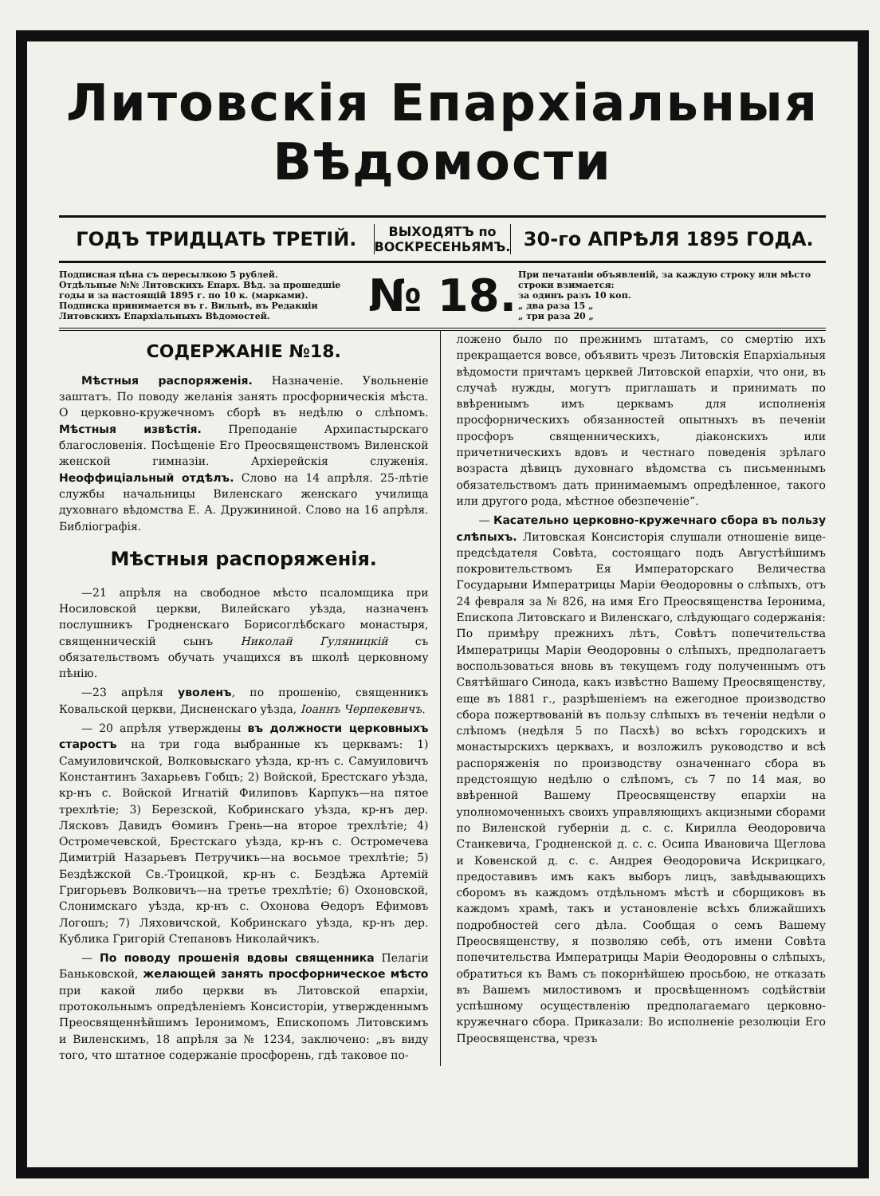Литовскія Епархіальныя Вѣдомости
ГОДЪ ТРИДЦАТЬ ТРЕТІЙ.
ВЫХОДЯТЪ по ВОСКРЕСЕНЬЯМЪ.
30-го АПРѢЛЯ 1895 ГОДА.
Подписная цѣна съ пересылкою 5 рублей.
Отдѣльные №№ Литовскихъ Епарх. Вѣд. за прошедшіе годы и за настоящій 1895 г. по 10 к. (марками).
Подписка принимается въ г. Вильнѣ, въ Редакціи Литовскихъ Епархіальныхъ Вѣдомостей.
№ 18.
При печатаніи объявленій, за каждую строку или мѣсто строки взимается:
за одинъ разъ 10 коп.
„ два раза 15 „
„ три раза 20 „
СОДЕРЖАНІЕ №18.
Мѣстныя распоряженія. Назначеніе. Увольненіе заштатъ. По поводу желанія занять просфорническія мѣста. О церковно-кружечномъ сборѣ въ недѣлю о слѣпомъ. Мѣстныя извѣстія. Преподаніе Архипастырскаго благословенія. Посѣщеніе Его Преосвященствомъ Виленской женской гимназіи. Архіерейскія служенія. Неоффиціальный отдѣлъ. Слово на 14 апрѣля. 25-лѣтіе службы начальницы Виленскаго женскаго училища духовнаго вѣдомства Е. А. Дружининой. Слово на 16 апрѣля. Библіографія.
Мѣстныя распоряженія.
—21 апрѣля на свободное мѣсто псаломщика при Носиловской церкви, Вилейскаго уѣзда, назначенъ послушникъ Гродненскаго Борисоглѣбскаго монастыря, священническій сынъ Николай Гуляницкій съ обязательствомъ обучать учащихся въ школѣ церковному пѣнію.
—23 апрѣля уволенъ, по прошенію, священникъ Ковальской церкви, Дисненскаго уѣзда, Іоаннъ Черпекевичъ.
— 20 апрѣля утверждены въ должности церковныхъ старостъ на три года выбранные къ церквамъ: 1) Самуиловичской, Волковыскаго уѣзда, кр-нъ с. Самуиловичъ Константинъ Захарьевъ Гобцъ; 2) Войской, Брестскаго уѣзда, кр-нъ с. Войской Игнатій Филиповъ Карпукъ—на пятое трехлѣтіе; 3) Березской, Кобринскаго уѣзда, кр-нъ дер. Лясковъ Давидъ Ѳоминъ Грень—на второе трехлѣтіе; 4) Остромечевской, Брестскаго уѣзда, кр-нъ с. Остромечева Димитрій Назарьевъ Петручикъ—на восьмое трехлѣтіе; 5) Бездѣжской Св.-Троицкой, кр-нъ с. Бездѣжа Артемій Григорьевъ Волковичъ—на третье трехлѣтіе; 6) Охоновской, Слонимскаго уѣзда, кр-нъ с. Охонова Ѳедоръ Ефимовъ Логошъ; 7) Ляховичской, Кобринскаго уѣзда, кр-нъ дер. Кублика Григорій Степановъ Николайчикъ.
— По поводу прошенія вдовы священника Пелагіи Баньковской, желающей занять просфорническое мѣсто при какой либо церкви въ Литовской епархіи, протокольнымъ опредѣленіемъ Консисторіи, утвержденнымъ Преосвященнѣйшимъ Іеронимомъ, Епископомъ Литовскимъ и Виленскимъ, 18 апрѣля за № 1234, заключено: „въ виду того, что штатное содержаніе просфорень, гдѣ таковое по-
ложено было по прежнимъ штатамъ, со смертію ихъ прекращается вовсе, объявить чрезъ Литовскія Епархіальныя вѣдомости причтамъ церквей Литовской епархіи, что они, въ случаѣ нужды, могутъ приглашать и принимать по ввѣреннымъ имъ церквамъ для исполненія просфорническихъ обязанностей опытныхъ въ печеніи просфоръ священническихъ, діаконскихъ или причетническихъ вдовъ и честнаго поведенія зрѣлаго возраста дѣвицъ духовнаго вѣдомства съ письменнымъ обязательствомъ дать принимаемымъ опредѣленное, такого или другого рода, мѣстное обезпеченіе“.
— Касательно церковно-кружечнаго сбора въ пользу слѣпыхъ. Литовская Консисторія слушали отношеніе вице-предсѣдателя Совѣта, состоящаго подъ Августѣйшимъ покровительствомъ Ея Императорскаго Величества Государыни Императрицы Маріи Ѳеодоровны о слѣпыхъ, отъ 24 февраля за № 826, на имя Его Преосвященства Іеронима, Епископа Литовскаго и Виленскаго, слѣдующаго содержанія: По примѣру прежнихъ лѣтъ, Совѣтъ попечительства Императрицы Маріи Ѳеодоровны о слѣпыхъ, предполагаетъ воспользоваться вновь въ текущемъ году полученнымъ отъ Святѣйшаго Синода, какъ извѣстно Вашему Преосвященству, еще въ 1881 г., разрѣшеніемъ на ежегодное производство сбора пожертвованій въ пользу слѣпыхъ въ теченіи недѣли о слѣпомъ (недѣля 5 по Пасхѣ) во всѣхъ городскихъ и монастырскихъ церквахъ, и возложилъ руководство и всѣ распоряженія по производству означеннаго сбора въ предстоящую недѣлю о слѣпомъ, съ 7 по 14 мая, во ввѣренной Вашему Преосвященству епархіи на уполномоченныхъ своихъ управляющихъ акцизными сборами по Виленской губерніи д. с. с. Кирилла Ѳеодоровича Станкевича, Гродненской д. с. с. Осипа Ивановича Щеглова и Ковенской д. с. с. Андрея Ѳеодоровича Искрицкаго, предоставивъ имъ какъ выборъ лицъ, завѣдывающихъ сборомъ въ каждомъ отдѣльномъ мѣстѣ и сборщиковъ въ каждомъ храмѣ, такъ и установленіе всѣхъ ближайшихъ подробностей сего дѣла. Сообщая о семъ Вашему Преосвященству, я позволяю себѣ, отъ имени Совѣта попечительства Императрицы Маріи Ѳеодоровны о слѣпыхъ, обратиться къ Вамъ съ покорнѣйшею просьбою, не отказать въ Вашемъ милостивомъ и просвѣщенномъ содѣйствіи успѣшному осуществленію предполагаемаго церковно-кружечнаго сбора. Приказали: Во исполненіе резолюціи Его Преосвященства, чрезъ